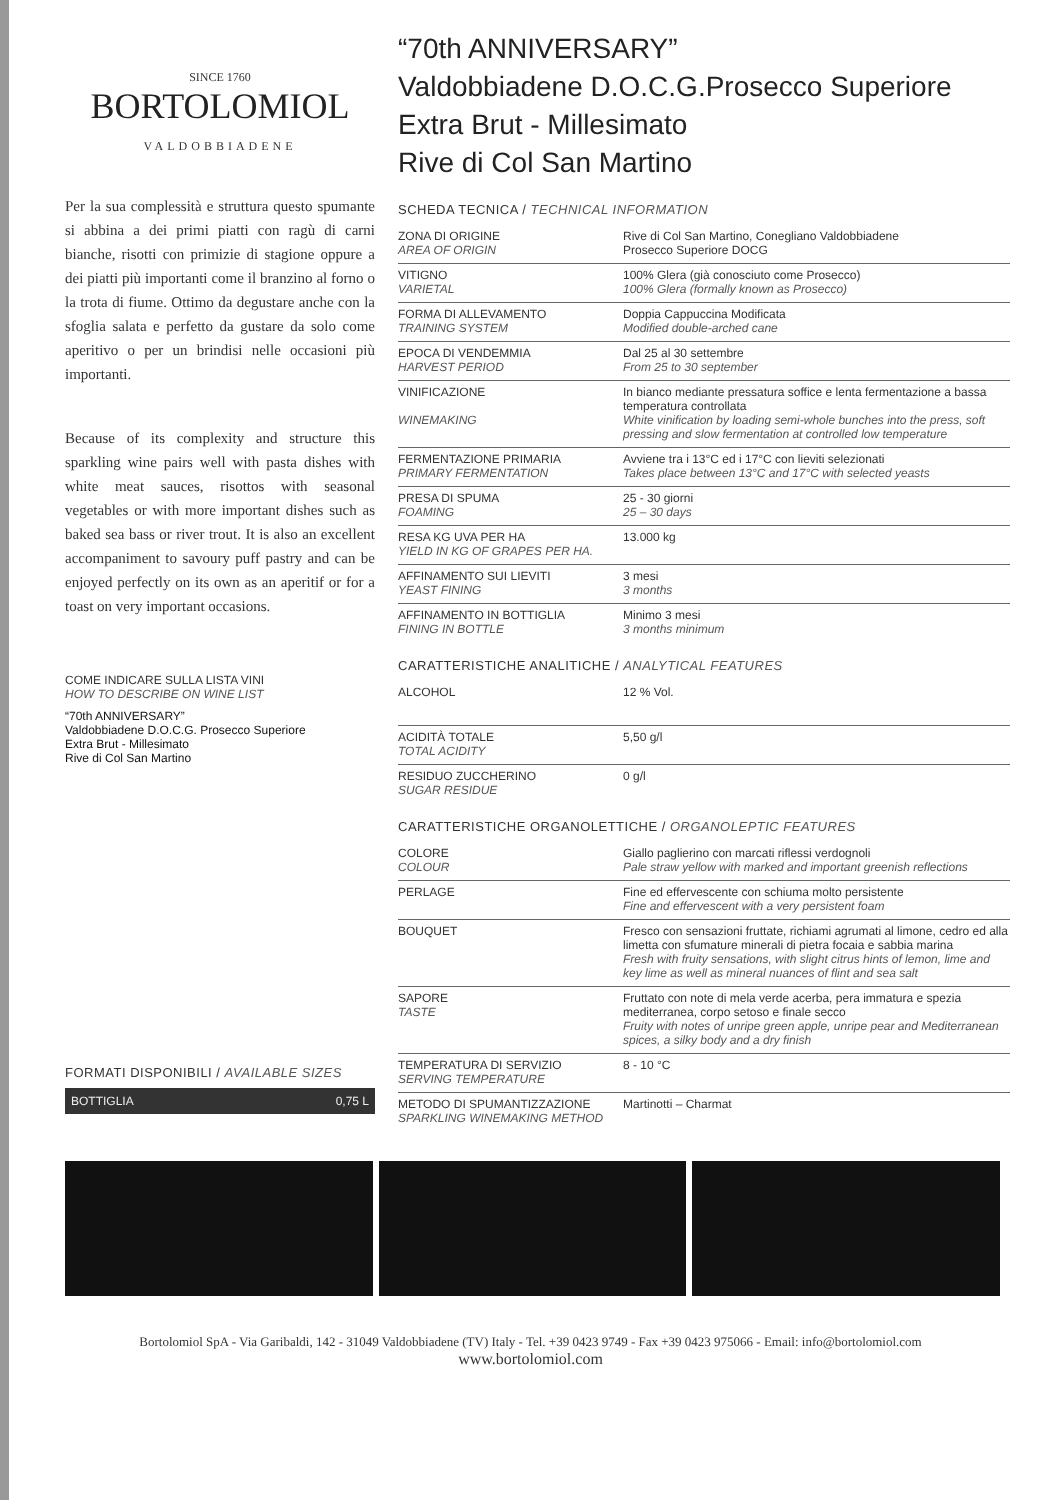SINCE 1760
BORTOLOMIOL
VALDOBBIADENE
Per la sua complessità e struttura questo spumante si abbina a dei primi piatti con ragù di carni bianche, risotti con primizie di stagione oppure a dei piatti più importanti come il branzino al forno o la trota di fiume. Ottimo da degustare anche con la sfoglia salata e perfetto da gustare da solo come aperitivo o per un brindisi nelle occasioni più importanti.
Because of its complexity and structure this sparkling wine pairs well with pasta dishes with white meat sauces, risottos with seasonal vegetables or with more important dishes such as baked sea bass or river trout. It is also an excellent accompaniment to savoury puff pastry and can be enjoyed perfectly on its own as an aperitif or for a toast on very important occasions.
COME INDICARE SULLA LISTA VINI
HOW TO DESCRIBE ON WINE LIST
“70th ANNIVERSARY”
Valdobbiadene D.O.C.G. Prosecco Superiore
Extra Brut - Millesimato
Rive di Col San Martino
FORMATI DISPONIBILI / AVAILABLE SIZES
BOTTIGLIA 0,75 L
“70th ANNIVERSARY”
Valdobbiadene D.O.C.G.Prosecco Superiore
Extra Brut - Millesimato
Rive di Col San Martino
SCHEDA TECNICA / TECHNICAL INFORMATION
| ZONA DI ORIGINE AREA OF ORIGIN | Rive di Col San Martino, Conegliano Valdobbiadene Prosecco Superiore DOCG |
| VITIGNO VARIETAL | 100% Glera (già conosciuto come Prosecco) 100% Glera (formally known as Prosecco) |
| FORMA DI ALLEVAMENTO TRAINING SYSTEM | Doppia Cappuccina Modificata Modified double-arched cane |
| EPOCA DI VENDEMMIA HARVEST PERIOD | Dal 25 al 30 settembre From 25 to 30 september |
| VINIFICAZIONE WINEMAKING | In bianco mediante pressatura soffice e lenta fermentazione a bassa temperatura controllata White vinification by loading semi-whole bunches into the press, soft pressing and slow fermentation at controlled low temperature |
| FERMENTAZIONE PRIMARIA PRIMARY FERMENTATION | Avviene tra i 13°C ed i 17°C con lieviti selezionati Takes place between 13°C and 17°C with selected yeasts |
| PRESA DI SPUMA FOAMING | 25 - 30 giorni 25 – 30 days |
| RESA KG UVA PER HA YIELD IN KG OF GRAPES PER HA. | 13.000 kg |
| AFFINAMENTO SUI LIEVITI YEAST FINING | 3 mesi 3 months |
| AFFINAMENTO IN BOTTIGLIA FINING IN BOTTLE | Minimo 3 mesi 3 months minimum |
CARATTERISTICHE ANALITICHE / ANALYTICAL FEATURES
| ALCOHOL | 12 % Vol. |
| ACIDITÀ TOTALE TOTAL ACIDITY | 5,50 g/l |
| RESIDUO ZUCCHERINO SUGAR RESIDUE | 0 g/l |
CARATTERISTICHE ORGANOLETTICHE / ORGANOLEPTIC FEATURES
| COLORE COLOUR | Giallo paglierino con marcati riflessi verdognoli Pale straw yellow with marked and important greenish reflections |
| PERLAGE | Fine ed effervescente con schiuma molto persistente Fine and effervescent with a very persistent foam |
| BOUQUET | Fresco con sensazioni fruttate, richiami agrumati al limone, cedro ed alla limetta con sfumature minerali di pietra focaia e sabbia marina Fresh with fruity sensations, with slight citrus hints of lemon, lime and key lime as well as mineral nuances of flint and sea salt |
| SAPORE TASTE | Fruttato con note di mela verde acerba, pera immatura e spezia mediterranea, corpo setoso e finale secco Fruity with notes of unripe green apple, unripe pear and Mediterranean spices, a silky body and a dry finish |
| TEMPERATURA DI SERVIZIO SERVING TEMPERATURE | 8 - 10 °C |
| METODO DI SPUMANTIZZAZIONE SPARKLING WINEMAKING METHOD | Martinotti – Charmat |
Bortolomiol SpA - Via Garibaldi, 142 - 31049 Valdobbiadene (TV) Italy - Tel. +39 0423 9749 - Fax +39 0423 975066 - Email: info@bortolomiol.com
www.bortolomiol.com